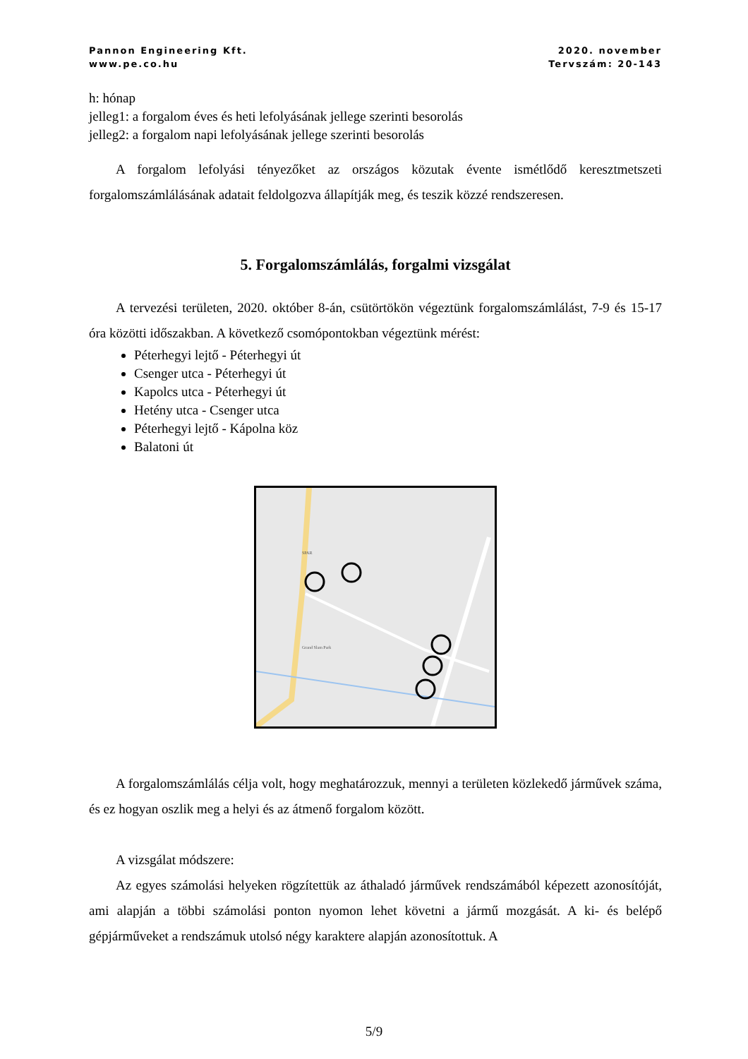Pannon Engineering Kft.
www.pe.co.hu
2020. november
Tervszám: 20-143
h: hónap
jelleg1: a forgalom éves és heti lefolyásának jellege szerinti besorolás
jelleg2: a forgalom napi lefolyásának jellege szerinti besorolás
A forgalom lefolyási tényezőket az országos közutak évente ismétlődő keresztmetszeti forgalomszámlálásának adatait feldolgozva állapítják meg, és teszik közzé rendszeresen.
5. Forgalomszámlálás, forgalmi vizsgálat
A tervezési területen, 2020. október 8-án, csütörtökön végeztünk forgalomszámlálást, 7-9 és 15-17 óra közötti időszakban. A következő csomópontokban végeztünk mérést:
Péterhegyi lejtő - Péterhegyi út
Csenger utca - Péterhegyi út
Kapolcs utca - Péterhegyi út
Hetény utca - Csenger utca
Péterhegyi lejtő - Kápolna köz
Balatoni út
Grand Slam Park
SPAR
A forgalomszámlálás célja volt, hogy meghatározzuk, mennyi a területen közlekedő járművek száma, és ez hogyan oszlik meg a helyi és az átmenő forgalom között.
A vizsgálat módszere:
Az egyes számolási helyeken rögzítettük az áthaladó járművek rendszámából képezett azonosítóját, ami alapján a többi számolási ponton nyomon lehet követni a jármű mozgását. A ki- és belépő gépjárműveket a rendszámuk utolsó négy karaktere alapján azonosítottuk. A
5/9